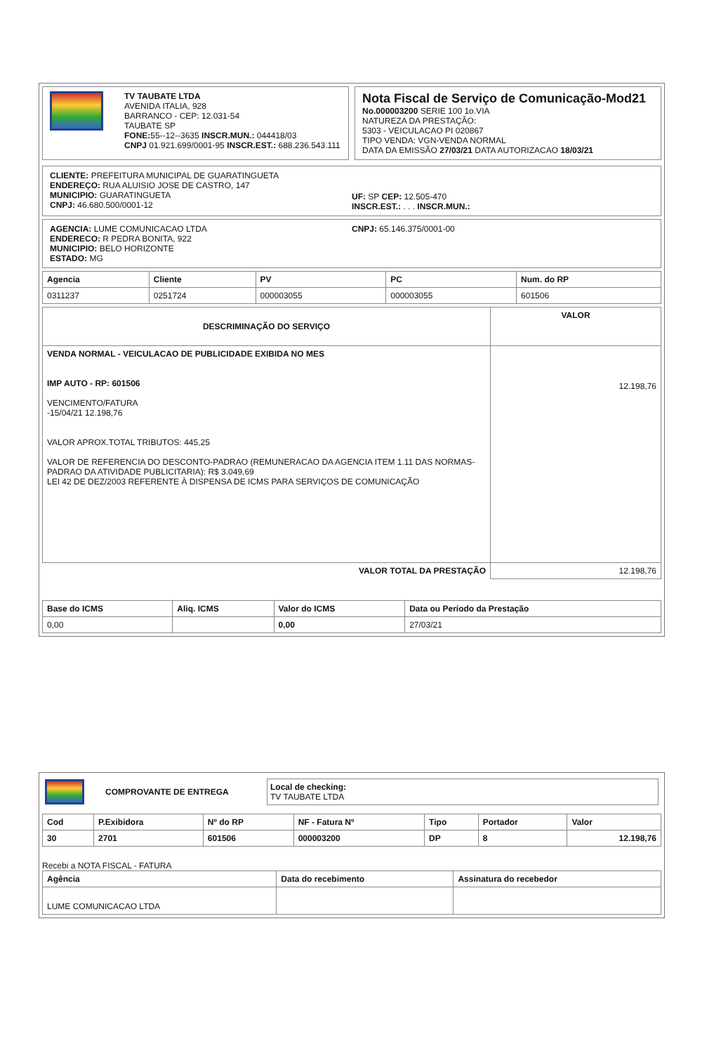TV TAUBATE LTDA
AVENIDA ITALIA, 928
BARRANCO - CEP: 12.031-54
TAUBATE SP
FONE: 55--12--3635 INSCR.MUN.: 044418/03
CNPJ 01.921.699/0001-95 INSCR.EST.: 688.236.543.111
Nota Fiscal de Serviço de Comunicação-Mod21
No.000003200 SERIE 100 1o.VIA
NATUREZA DA PRESTAÇÃO:
5303 - VEICULACAO PI 020867
TIPO VENDA: VGN-VENDA NORMAL
DATA DA EMISSÃO 27/03/21 DATA AUTORIZACAO 18/03/21
CLIENTE: PREFEITURA MUNICIPAL DE GUARATINGUETA
ENDEREÇO: RUA ALUISIO JOSE DE CASTRO, 147
MUNICIPIO: GUARATINGUETA
CNPJ: 46.680.500/0001-12
UF: SP CEP: 12.505-470
INSCR.EST.: . . . INSCR.MUN.:
AGENCIA: LUME COMUNICACAO LTDA
ENDERECO: R PEDRA BONITA, 922
MUNICIPIO: BELO HORIZONTE
ESTADO: MG
CNPJ: 65.146.375/0001-00
| Agencia | Cliente | PV | PC | Num. do RP |
| --- | --- | --- | --- | --- |
| 0311237 | 0251724 | 000003055 | 000003055 | 601506 |
| DESCRIMINAÇÃO DO SERVIÇO | VALOR |
| --- | --- |
| VENDA NORMAL - VEICULACAO DE PUBLICIDADE EXIBIDA NO MES IMP AUTO - RP: 601506 VENCIMENTO/FATURA -15/04/21 12.198,76 VALOR APROX.TOTAL TRIBUTOS: 445,25 VALOR DE REFERENCIA DO DESCONTO-PADRAO (REMUNERACAO DA AGENCIA ITEM 1.11 DAS NORMAS-PADRAO DA ATIVIDADE PUBLICITARIA): R$ 3.049,69 LEI 42 DE DEZ/2003 REFERENTE À DISPENSA DE ICMS PARA SERVIÇOS DE COMUNICAÇÃO | 12.198,76 |
| VALOR TOTAL DA PRESTAÇÃO | 12.198,76 |
| Base do ICMS | Aliq. ICMS | Valor do ICMS | Data ou Período da Prestação |
| --- | --- | --- | --- |
| 0,00 | | 0,00 | 27/03/21 |
COMPROVANTE DE ENTREGA
Local de checking:
TV TAUBATE LTDA
| Cod | P.Exibidora | Nº do RP | NF - Fatura Nº | Tipo | Portador | Valor |
| --- | --- | --- | --- | --- | --- | --- |
| 30 | 2701 | 601506 | 000003200 | DP | 8 | 12.198,76 |
Recebi a NOTA FISCAL - FATURA
| Agência | Data do recebimento | Assinatura do recebedor |
| --- | --- | --- |
| LUME COMUNICACAO LTDA | | |